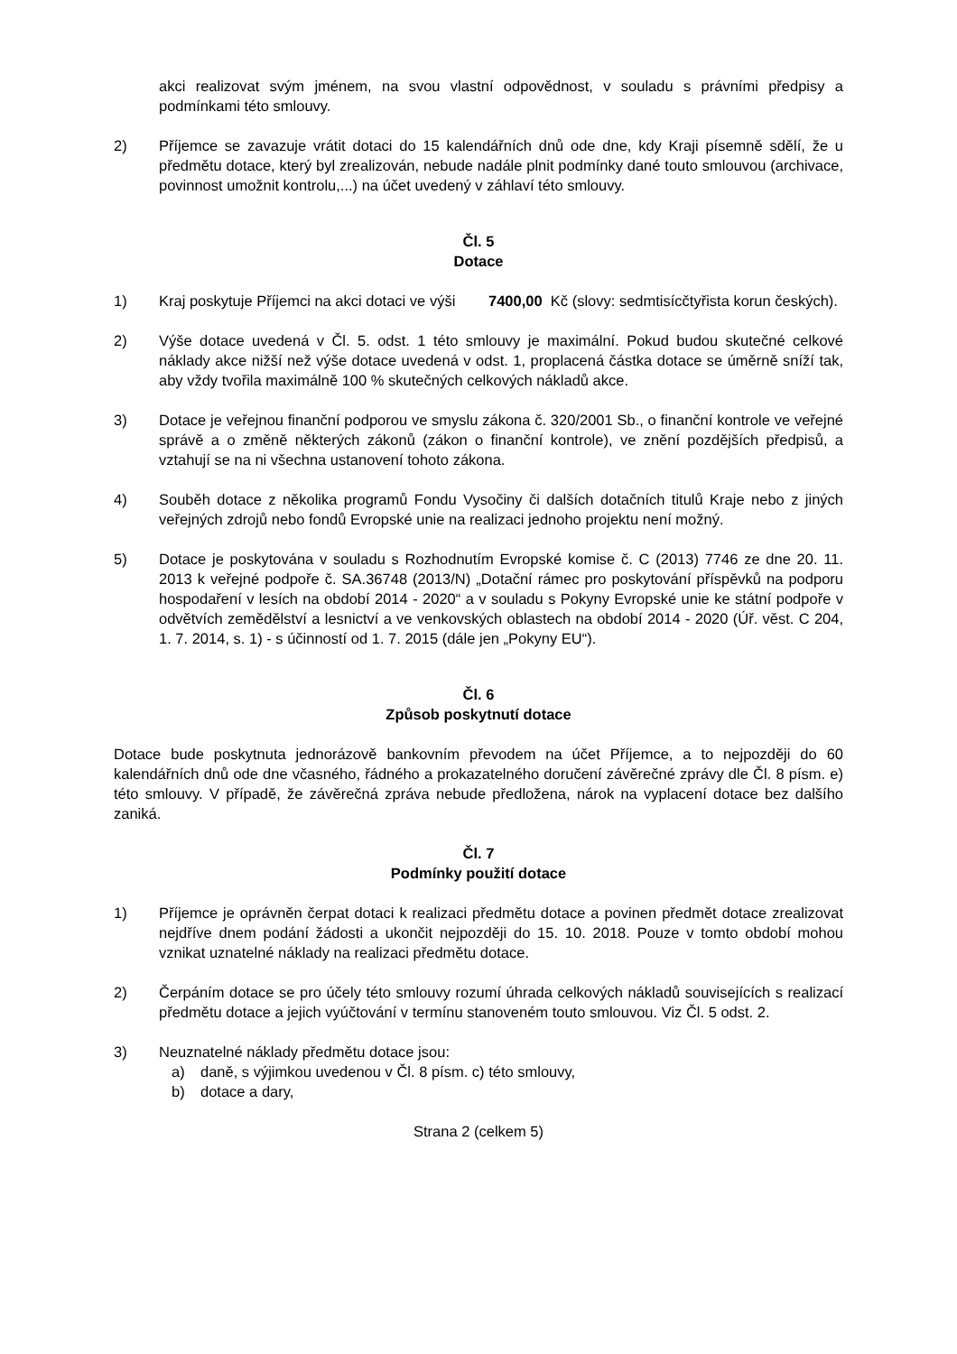akci realizovat svým jménem, na svou vlastní odpovědnost, v souladu s právními předpisy a podmínkami této smlouvy.
2) Příjemce se zavazuje vrátit dotaci do 15 kalendářních dnů ode dne, kdy Kraji písemně sdělí, že u předmětu dotace, který byl zrealizován, nebude nadále plnit podmínky dané touto smlouvou (archivace, povinnost umožnit kontrolu,...) na účet uvedený v záhlaví této smlouvy.
Čl. 5
Dotace
1) Kraj poskytuje Příjemci na akci dotaci ve výši 7400,00 Kč (slovy: sedmtisícčtyřista korun českých).
2) Výše dotace uvedená v Čl. 5. odst. 1 této smlouvy je maximální. Pokud budou skutečné celkové náklady akce nižší než výše dotace uvedená v odst. 1, proplacená částka dotace se úměrně sníží tak, aby vždy tvořila maximálně 100 % skutečných celkových nákladů akce.
3) Dotace je veřejnou finanční podporou ve smyslu zákona č. 320/2001 Sb., o finanční kontrole ve veřejné správě a o změně některých zákonů (zákon o finanční kontrole), ve znění pozdějších předpisů, a vztahují se na ni všechna ustanovení tohoto zákona.
4) Souběh dotace z několika programů Fondu Vysočiny či dalších dotačních titulů Kraje nebo z jiných veřejných zdrojů nebo fondů Evropské unie na realizaci jednoho projektu není možný.
5) Dotace je poskytována v souladu s Rozhodnutím Evropské komise č. C (2013) 7746 ze dne 20. 11. 2013 k veřejné podpoře č. SA.36748 (2013/N) „Dotační rámec pro poskytování příspěvků na podporu hospodaření v lesích na období 2014 - 2020“ a v souladu s Pokyny Evropské unie ke státní podpoře v odvětvích zemědělství a lesnictví a ve venkovských oblastech na období 2014 - 2020 (Úř. věst. C 204, 1. 7. 2014, s. 1) - s účinností od 1. 7. 2015 (dále jen „Pokyny EU“).
Čl. 6
Způsob poskytnutí dotace
Dotace bude poskytnuta jednorázově bankovním převodem na účet Příjemce, a to nejpozději do 60 kalendářních dnů ode dne včasného, řádného a prokazatelného doručení závěrečné zprávy dle Čl. 8 písm. e) této smlouvy. V případě, že závěrečná zpráva nebude předložena, nárok na vyplacení dotace bez dalšího zaniká.
Čl. 7
Podmínky použití dotace
1) Příjemce je oprávněn čerpat dotaci k realizaci předmětu dotace a povinen předmět dotace zrealizovat nejdříve dnem podání žádosti a ukončit nejpozději do 15. 10. 2018. Pouze v tomto období mohou vznikat uznatelné náklady na realizaci předmětu dotace.
2) Čerpáním dotace se pro účely této smlouvy rozumí úhrada celkových nákladů souvisejících s realizací předmětu dotace a jejich vyúčtování v termínu stanoveném touto smlouvou. Viz Čl. 5 odst. 2.
3) Neuznatelné náklady předmětu dotace jsou:
a) daně, s výjimkou uvedenou v Čl. 8 písm. c) této smlouvy,
b) dotace a dary,
Strana 2 (celkem 5)